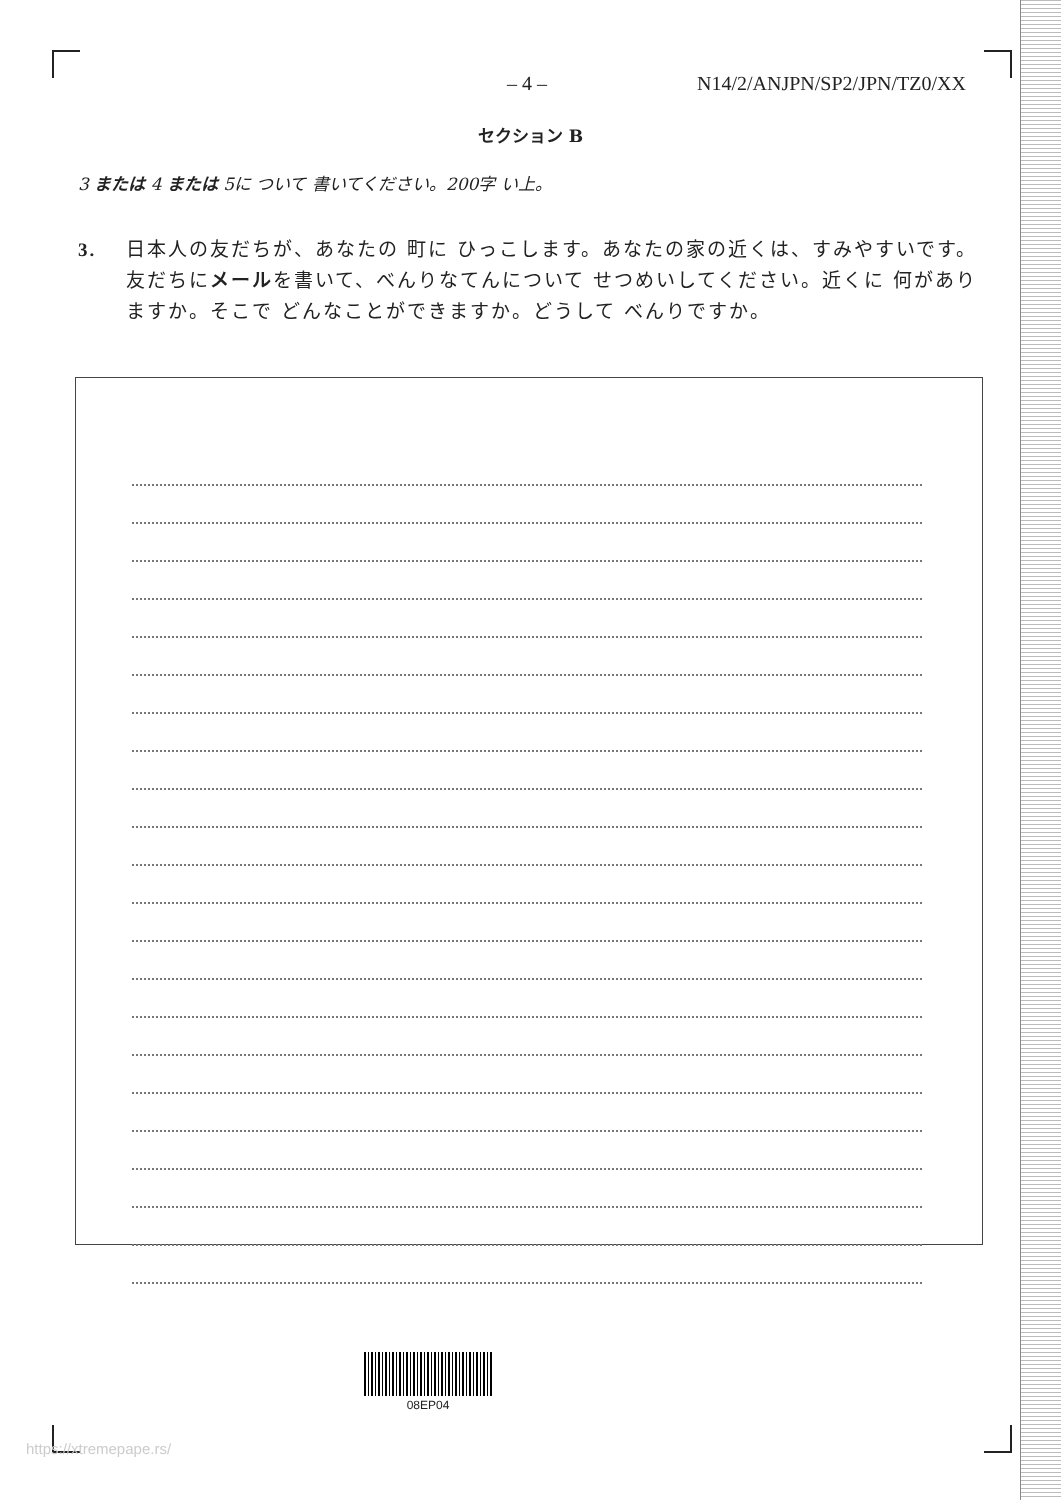– 4 – N14/2/ANJPN/SP2/JPN/TZ0/XX
セクション B
3 または 4 または 5に ついて 書いてください。200字 い上。
3. 日本人の友だちが、あなたの 町に ひっこします。あなたの家の近くは、すみやすいです。友だちにメールを書いて、べんりなてんについて せつめいしてください。近くに 何がありますか。そこで どんなことができますか。どうして べんりですか。
08EP04
https://xtremepape.rs/